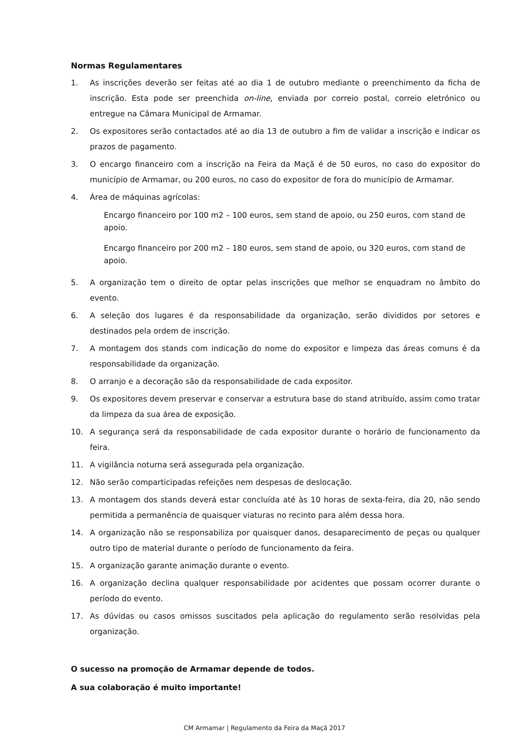Normas Regulamentares
1. As inscrições deverão ser feitas até ao dia 1 de outubro mediante o preenchimento da ficha de inscrição. Esta pode ser preenchida on-line, enviada por correio postal, correio eletrónico ou entregue na Câmara Municipal de Armamar.
2. Os expositores serão contactados até ao dia 13 de outubro a fim de validar a inscrição e indicar os prazos de pagamento.
3. O encargo financeiro com a inscrição na Feira da Maçã é de 50 euros, no caso do expositor do município de Armamar, ou 200 euros, no caso do expositor de fora do município de Armamar.
4. Área de máquinas agrícolas:
Encargo financeiro por 100 m2 – 100 euros, sem stand de apoio, ou 250 euros, com stand de apoio.
Encargo financeiro por 200 m2 – 180 euros, sem stand de apoio, ou 320 euros, com stand de apoio.
5. A organização tem o direito de optar pelas inscrições que melhor se enquadram no âmbito do evento.
6. A seleção dos lugares é da responsabilidade da organização, serão divididos por setores e destinados pela ordem de inscrição.
7. A montagem dos stands com indicação do nome do expositor e limpeza das áreas comuns é da responsabilidade da organização.
8. O arranjo e a decoração são da responsabilidade de cada expositor.
9. Os expositores devem preservar e conservar a estrutura base do stand atribuído, assim como tratar da limpeza da sua área de exposição.
10. A segurança será da responsabilidade de cada expositor durante o horário de funcionamento da feira.
11. A vigilância noturna será assegurada pela organização.
12. Não serão comparticipadas refeições nem despesas de deslocação.
13. A montagem dos stands deverá estar concluída até às 10 horas de sexta-feira, dia 20, não sendo permitida a permanência de quaisquer viaturas no recinto para além dessa hora.
14. A organização não se responsabiliza por quaisquer danos, desaparecimento de peças ou qualquer outro tipo de material durante o período de funcionamento da feira.
15. A organização garante animação durante o evento.
16. A organização declina qualquer responsabilidade por acidentes que possam ocorrer durante o período do evento.
17. As dúvidas ou casos omissos suscitados pela aplicação do regulamento serão resolvidas pela organização.
O sucesso na promoção de Armamar depende de todos.
A sua colaboração é muito importante!
CM Armamar | Regulamento da Feira da Maçã 2017